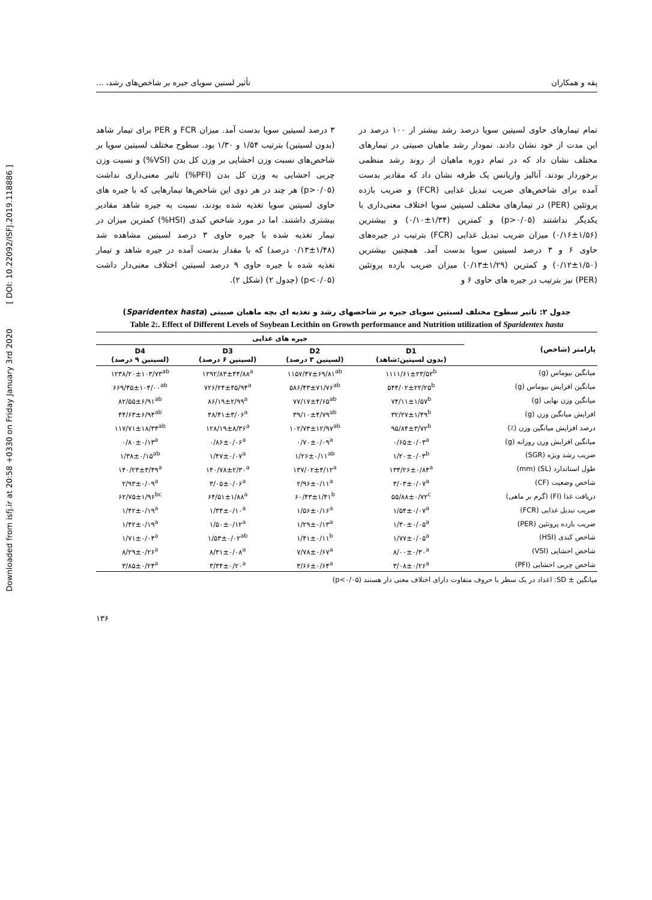Downloaded from isfj.ir at 20:58 +0330 on Friday January 3rd 2020 [ DOI: 10.22092/ISFJ.2019.118886 ]
پقه و همکاران تأثیر لستین سویای جیره بر شاخص‌های رشد، ...
تمام تیمارهای حاوی لسیتین سویا درصد رشد بیشتر از ۱۰۰ درصد در این مدت از خود نشان دادند. نمودار رشد ماهیان صبیتی در تیمارهای مختلف نشان داد که در تمام دوره ماهیان از روند رشد منظمی برخوردار بودند. آنالیز واریانس یک طرفه نشان داد که مقادیر بدست آمده برای شاخص‌های ضریب تبدیل غذایی (FCR) و ضریب بازده پروتئین (PER) در تیمارهای مختلف لسیتین سویا اختلاف معنی‌داری با یکدیگر نداشتند (p>۰/۰۵) و کمترین (۱/۳۴±۰/۱۰) و بیشترین (۱/۵۶±۰/۱۶) میزان ضریب تبدیل غذایی (FCR) بترتیب در جیره‌های حاوی ۶ و ۳ درصد لسیتین سویا بدست آمد. همچنین بیشترین (۱/۵۰±۰/۱۲) و کمترین (۱/۲۹±۰/۱۳) میزان ضریب بازده پروتئین (PER) نیز بترتیب در جیره های حاوی ۶ و
۳ درصد لسیتین سویا بدست آمد. میزان FCR و PER برای تیمار شاهد (بدون لسیتین) بترتیب ۱/۵۴ و ۱/۳۰ بود. سطوح مختلف لسیتین سویا بر شاخص‌های نسبت وزن احشایی بر وزن کل بدن (VSI%) و نسبت وزن چربی احشایی به وزن کل بدن (PFI%) تاثیر معنی‌داری نداشت (p>۰/۰۵) هر چند در هر دوی این شاخص‌ها تیمارهایی که با جیره های حاوی لسیتین سویا تغذیه شده بودند، نسبت به جیره شاهد مقادیر بیشتری داشتند. اما در مورد شاخص کبدی (HSI%) کمترین میزان در تیمار تغذیه شده با جیره حاوی ۳ درصد لسیتین مشاهده شد (۱/۴۸±۰/۱۳ درصد) که با مقدار بدست آمده در جیره شاهد و تیمار تغذیه شده با جیره حاوی ۹ درصد لسیتین اختلاف معنی‌دار داشت (p<۰/۰۵) (جدول ۲) (شکل ۲).
جدول ۲: تاثیر سطوح مختلف لسیتین سویای جیره بر شاخصهای رشد و تغذیه ای بچه ماهیان صبیتی (Sparidentex hasta)
Table 2:. Effect of Different Levels of Soybean Lecithin on Growth performance and Nutrition utilization of Sparidentex hasta
| پارامتر (شاخص) | جیره های غذایی | | | |
| --- | --- | --- | --- | --- |
| | D1 (بدون لسیتین:شاهد) | D2 (لسیتین ۳ درصد) | D3 (لسیتین ۶ درصد) | D4 (لسیتین ۹ درصد) |
| میانگین بیوماس (g) | ۱۱۱۱/۶۱±۲۳/۵۲<sup>b</sup> | ۱۱۵۷/۴۷±۶۹/۸۱<sup>ab</sup> | ۱۲۹۲/۸۳±۴۴/۸۸<sup>a</sup> | ۱۲۳۸/۲۰±۱۰۳/۷۳<sup>ab</sup> |
| میانگین افزایش بیوماس (g) | ۵۴۴/۰۲±۲۲/۲۵<sup>b</sup> | ۵۸۶/۴۳±۷۱/۷۶<sup>ab</sup> | ۷۲۶/۲۴±۴۵/۹۴<sup>a</sup> | ۶۶۹/۴۵±۱۰۴/۰۰<sup>ab</sup> |
| میانگین وزن نهایی (g) | ۷۴/۱۱±۱/۵۷<sup>b</sup> | ۷۷/۱۷±۴/۶۵<sup>ab</sup> | ۸۶/۱۹±۲/۹۹<sup>a</sup> | ۸۲/۵۵±۶/۹۱<sup>ab</sup> |
| افزایش میانگین وزن (g) | ۳۲/۲۷±۱/۴۹<sup>b</sup> | ۳۹/۱۰±۴/۷۹<sup>ab</sup> | ۴۸/۴۱±۳/۰۶<sup>a</sup> | ۴۴/۶۳±۶/۹۴<sup>ab</sup> |
| درصد افزایش میانگین وزن (٪) | ۹۵/۸۴±۳/۷۲<sup>b</sup> | ۱۰۲/۷۳±۱۲/۹۷<sup>ab</sup> | ۱۲۸/۱۹±۸/۳۶<sup>a</sup> | ۱۱۷/۷۱±۱۸/۳۴<sup>ab</sup> |
| میانگین افزایش وزن روزانه (g) | ۰/۶۵±۰/۰۳<sup>a</sup> | ۰/۷۰±۰/۰۹<sup>a</sup> | ۰/۸۶±۰/۰۶<sup>a</sup> | ۰/۸۰±۰/۱۳<sup>a</sup> |
| ضریب رشد ویژه (SGR) | ۱/۲۰±۰/۰۳<sup>b</sup> | ۱/۲۶±۰/۱۱<sup>ab</sup> | ۱/۴۷±۰/۰۷<sup>a</sup> | ۱/۳۸±۰/۱۵<sup>ab</sup> |
| طول استاندارد (SL) (mm) | ۱۳۴/۲۶±۰/۸۴<sup>a</sup> | ۱۳۷/۰۲±۴/۱۲<sup>a</sup> | ۱۴۰/۷۸±۲/۳۰<sup>a</sup> | ۱۴۰/۲۳±۳/۴۹<sup>a</sup> |
| شاخص وضعیت (CF) | ۳/۰۳±۰/۰۷<sup>a</sup> | ۲/۹۶±۰/۱۱<sup>a</sup> | ۳/۰۵±۰/۰۶<sup>a</sup> | ۲/۹۳±۰/۰۹<sup>a</sup> |
| دریافت غذا (FI) (گرم بر ماهی) | ۵۵/۸۸±۰/۷۲<sup>c</sup> | ۶۰/۴۳±۱/۴۱<sup>b</sup> | ۶۴/۵۱±۱/۸۸<sup>a</sup> | ۶۲/۷۵±۱/۹۶<sup>bc</sup> |
| ضریب تبدیل غذایی (FCR) | ۱/۵۴±۰/۰۷<sup>a</sup> | ۱/۵۶±۰/۱۶<sup>a</sup> | ۱/۳۴±۰/۱۰<sup>a</sup> | ۱/۴۲±۰/۱۹<sup>a</sup> |
| ضریب بازده پروتئین (PER) | ۱/۳۰±۰/۰۵<sup>a</sup> | ۱/۲۹±۰/۱۳<sup>a</sup> | ۱/۵۰±۰/۱۲<sup>a</sup> | ۱/۴۲±۰/۱۹<sup>a</sup> |
| شاخص کبدی (HSI) | ۱/۷۷±۰/۰۵<sup>a</sup> | ۱/۴۱±۰/۱۱<sup>b</sup> | ۱/۵۳±۰/۰۲<sup>ab</sup> | ۱/۷۱±۰/۰۴<sup>a</sup> |
| شاخص احشایی (VSI) | ۸/۰۰±۰/۳۰<sup>a</sup> | ۷/۷۸±۰/۶۷<sup>a</sup> | ۸/۳۱±۰/۰۸<sup>a</sup> | ۸/۲۹±۰/۲۶<sup>a</sup> |
| شاخص چربی احشایی (PFI) | ۳/۰۸±۰/۲۶<sup>a</sup> | ۳/۶۶±۰/۶۴<sup>a</sup> | ۳/۳۴±۰/۲۰<sup>a</sup> | ۳/۸۵±۰/۲۴<sup>a</sup> |
میانگین ± SD: اعداد در یک سطر با حروف متفاوت دارای اختلاف معنی دار هستند (p<۰/۰۵)
۱۳۶